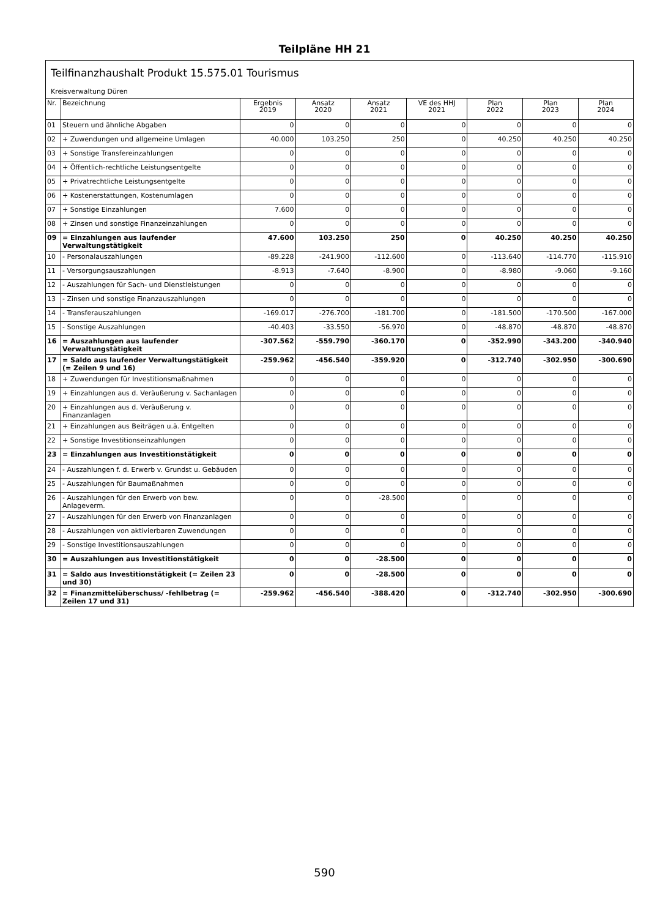Teilpläne HH 21
Teilfinanzhaushalt Produkt 15.575.01 Tourismus
Kreisverwaltung Düren
| Nr. | Bezeichnung | Ergebnis 2019 | Ansatz 2020 | Ansatz 2021 | VE des HHJ 2021 | Plan 2022 | Plan 2023 | Plan 2024 |
| --- | --- | --- | --- | --- | --- | --- | --- | --- |
| 01 | Steuern und ähnliche Abgaben | 0 | 0 | 0 | 0 | 0 | 0 | 0 |
| 02 | + Zuwendungen und allgemeine Umlagen | 40.000 | 103.250 | 250 | 0 | 40.250 | 40.250 | 40.250 |
| 03 | + Sonstige Transfereinzahlungen | 0 | 0 | 0 | 0 | 0 | 0 | 0 |
| 04 | + Öffentlich-rechtliche Leistungsentgelte | 0 | 0 | 0 | 0 | 0 | 0 | 0 |
| 05 | + Privatrechtliche Leistungsentgelte | 0 | 0 | 0 | 0 | 0 | 0 | 0 |
| 06 | + Kostenerstattungen, Kostenumlagen | 0 | 0 | 0 | 0 | 0 | 0 | 0 |
| 07 | + Sonstige Einzahlungen | 7.600 | 0 | 0 | 0 | 0 | 0 | 0 |
| 08 | + Zinsen und sonstige Finanzeinzahlungen | 0 | 0 | 0 | 0 | 0 | 0 | 0 |
| 09 | = Einzahlungen aus laufender Verwaltungstätigkeit | 47.600 | 103.250 | 250 | 0 | 40.250 | 40.250 | 40.250 |
| 10 | - Personalauszahlungen | -89.228 | -241.900 | -112.600 | 0 | -113.640 | -114.770 | -115.910 |
| 11 | - Versorgungsauszahlungen | -8.913 | -7.640 | -8.900 | 0 | -8.980 | -9.060 | -9.160 |
| 12 | - Auszahlungen für Sach- und Dienstleistungen | 0 | 0 | 0 | 0 | 0 | 0 | 0 |
| 13 | - Zinsen und sonstige Finanzauszahlungen | 0 | 0 | 0 | 0 | 0 | 0 | 0 |
| 14 | - Transferauszahlungen | -169.017 | -276.700 | -181.700 | 0 | -181.500 | -170.500 | -167.000 |
| 15 | - Sonstige Auszahlungen | -40.403 | -33.550 | -56.970 | 0 | -48.870 | -48.870 | -48.870 |
| 16 | = Auszahlungen aus laufender Verwaltungstätigkeit | -307.562 | -559.790 | -360.170 | 0 | -352.990 | -343.200 | -340.940 |
| 17 | = Saldo aus laufender Verwaltungstätigkeit (= Zeilen 9 und 16) | -259.962 | -456.540 | -359.920 | 0 | -312.740 | -302.950 | -300.690 |
| 18 | + Zuwendungen für Investitionsmaßnahmen | 0 | 0 | 0 | 0 | 0 | 0 | 0 |
| 19 | + Einzahlungen aus d. Veräußerung v. Sachanlagen | 0 | 0 | 0 | 0 | 0 | 0 | 0 |
| 20 | + Einzahlungen aus d. Veräußerung v. Finanzanlagen | 0 | 0 | 0 | 0 | 0 | 0 | 0 |
| 21 | + Einzahlungen aus Beiträgen u.ä. Entgelten | 0 | 0 | 0 | 0 | 0 | 0 | 0 |
| 22 | + Sonstige Investitionseinzahlungen | 0 | 0 | 0 | 0 | 0 | 0 | 0 |
| 23 | = Einzahlungen aus Investitionstätigkeit | 0 | 0 | 0 | 0 | 0 | 0 | 0 |
| 24 | - Auszahlungen f. d. Erwerb v. Grundst u. Gebäuden | 0 | 0 | 0 | 0 | 0 | 0 | 0 |
| 25 | - Auszahlungen für Baumaßnahmen | 0 | 0 | 0 | 0 | 0 | 0 | 0 |
| 26 | - Auszahlungen für den Erwerb von bew. Anlageverm. | 0 | 0 | -28.500 | 0 | 0 | 0 | 0 |
| 27 | - Auszahlungen für den Erwerb von Finanzanlagen | 0 | 0 | 0 | 0 | 0 | 0 | 0 |
| 28 | - Auszahlungen von aktivierbaren Zuwendungen | 0 | 0 | 0 | 0 | 0 | 0 | 0 |
| 29 | - Sonstige Investitionsauszahlungen | 0 | 0 | 0 | 0 | 0 | 0 | 0 |
| 30 | = Auszahlungen aus Investitionstätigkeit | 0 | 0 | -28.500 | 0 | 0 | 0 | 0 |
| 31 | = Saldo aus Investitionstätigkeit (= Zeilen 23 und 30) | 0 | 0 | -28.500 | 0 | 0 | 0 | 0 |
| 32 | = Finanzmittelüberschuss/ -fehlbetrag (= Zeilen 17 und 31) | -259.962 | -456.540 | -388.420 | 0 | -312.740 | -302.950 | -300.690 |
590